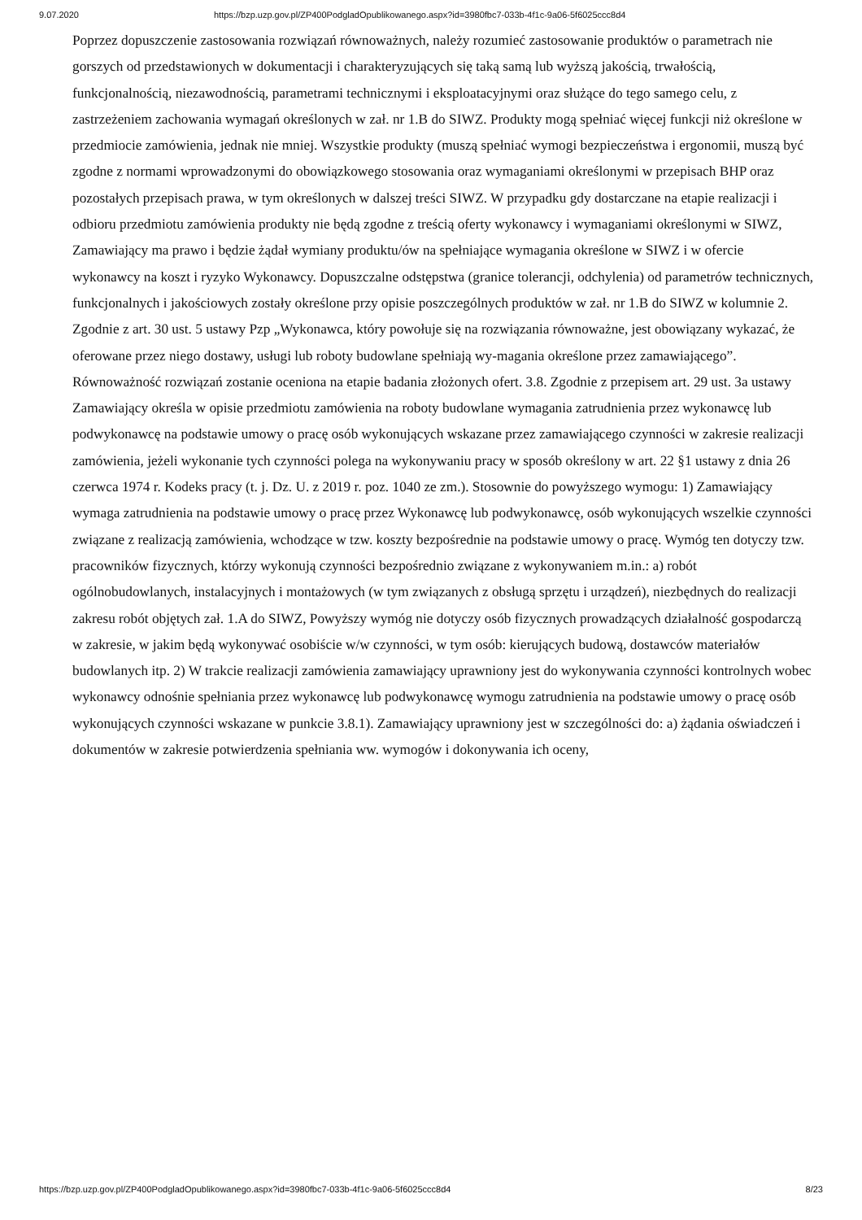9.07.2020 https://bzp.uzp.gov.pl/ZP400PodgladOpublikowanego.aspx?id=3980fbc7-033b-4f1c-9a06-5f6025ccc8d4
Poprzez dopuszczenie zastosowania rozwiązań równoważnych, należy rozumieć zastosowanie produktów o parametrach nie gorszych od przedstawionych w dokumentacji i charakteryzujących się taką samą lub wyższą jakością, trwałością, funkcjonalnością, niezawodnością, parametrami technicznymi i eksploatacyjnymi oraz służące do tego samego celu, z zastrzeżeniem zachowania wymagań określonych w zał. nr 1.B do SIWZ. Produkty mogą spełniać więcej funkcji niż określone w przedmiocie zamówienia, jednak nie mniej. Wszystkie produkty (muszą spełniać wymogi bezpieczeństwa i ergonomii, muszą być zgodne z normami wprowadzonymi do obowiązkowego stosowania oraz wymaganiami określonymi w przepisach BHP oraz pozostałych przepisach prawa, w tym określonych w dalszej treści SIWZ. W przypadku gdy dostarczane na etapie realizacji i odbioru przedmiotu zamówienia produkty nie będą zgodne z treścią oferty wykonawcy i wymaganiami określonymi w SIWZ, Zamawiający ma prawo i będzie żądał wymiany produktu/ów na spełniające wymagania określone w SIWZ i w ofercie wykonawcy na koszt i ryzyko Wykonawcy. Dopuszczalne odstępstwa (granice tolerancji, odchylenia) od parametrów technicznych, funkcjonalnych i jakościowych zostały określone przy opisie poszczególnych produktów w zał. nr 1.B do SIWZ w kolumnie 2. Zgodnie z art. 30 ust. 5 ustawy Pzp „Wykonawca, który powołuje się na rozwiązania równoważne, jest obowiązany wykazać, że oferowane przez niego dostawy, usługi lub roboty budowlane spełniają wy-magania określone przez zamawiającego”. Równoważność rozwiązań zostanie oceniona na etapie badania złożonych ofert. 3.8. Zgodnie z przepisem art. 29 ust. 3a ustawy Zamawiający określa w opisie przedmiotu zamówienia na roboty budowlane wymagania zatrudnienia przez wykonawcę lub podwykonawcę na podstawie umowy o pracę osób wykonujących wskazane przez zamawiającego czynności w zakresie realizacji zamówienia, jeżeli wykonanie tych czynności polega na wykonywaniu pracy w sposób określony w art. 22 §1 ustawy z dnia 26 czerwca 1974 r. Kodeks pracy (t. j. Dz. U. z 2019 r. poz. 1040 ze zm.). Stosownie do powyższego wymogu: 1) Zamawiający wymaga zatrudnienia na podstawie umowy o pracę przez Wykonawcę lub podwykonawcę, osób wykonujących wszelkie czynności związane z realizacją zamówienia, wchodzące w tzw. koszty bezpośrednie na podstawie umowy o pracę. Wymóg ten dotyczy tzw. pracowników fizycznych, którzy wykonują czynności bezpośrednio związane z wykonywaniem m.in.: a) robót ogólnobudowlanych, instalacyjnych i montażowych (w tym związanych z obsługą sprzętu i urządzeń), niezbędnych do realizacji zakresu robót objętych zał. 1.A do SIWZ, Powyższy wymóg nie dotyczy osób fizycznych prowadzących działalność gospodarczą w zakresie, w jakim będą wykonywać osobiście w/w czynności, w tym osób: kierujących budową, dostawców materiałów budowlanych itp. 2) W trakcie realizacji zamówienia zamawiający uprawniony jest do wykonywania czynności kontrolnych wobec wykonawcy odnośnie spełniania przez wykonawcę lub podwykonawcę wymogu zatrudnienia na podstawie umowy o pracę osób wykonujących czynności wskazane w punkcie 3.8.1). Zamawiający uprawniony jest w szczególności do: a) żądania oświadczeń i dokumentów w zakresie potwierdzenia spełniania ww. wymogów i dokonywania ich oceny,
https://bzp.uzp.gov.pl/ZP400PodgladOpublikowanego.aspx?id=3980fbc7-033b-4f1c-9a06-5f6025ccc8d4 8/23